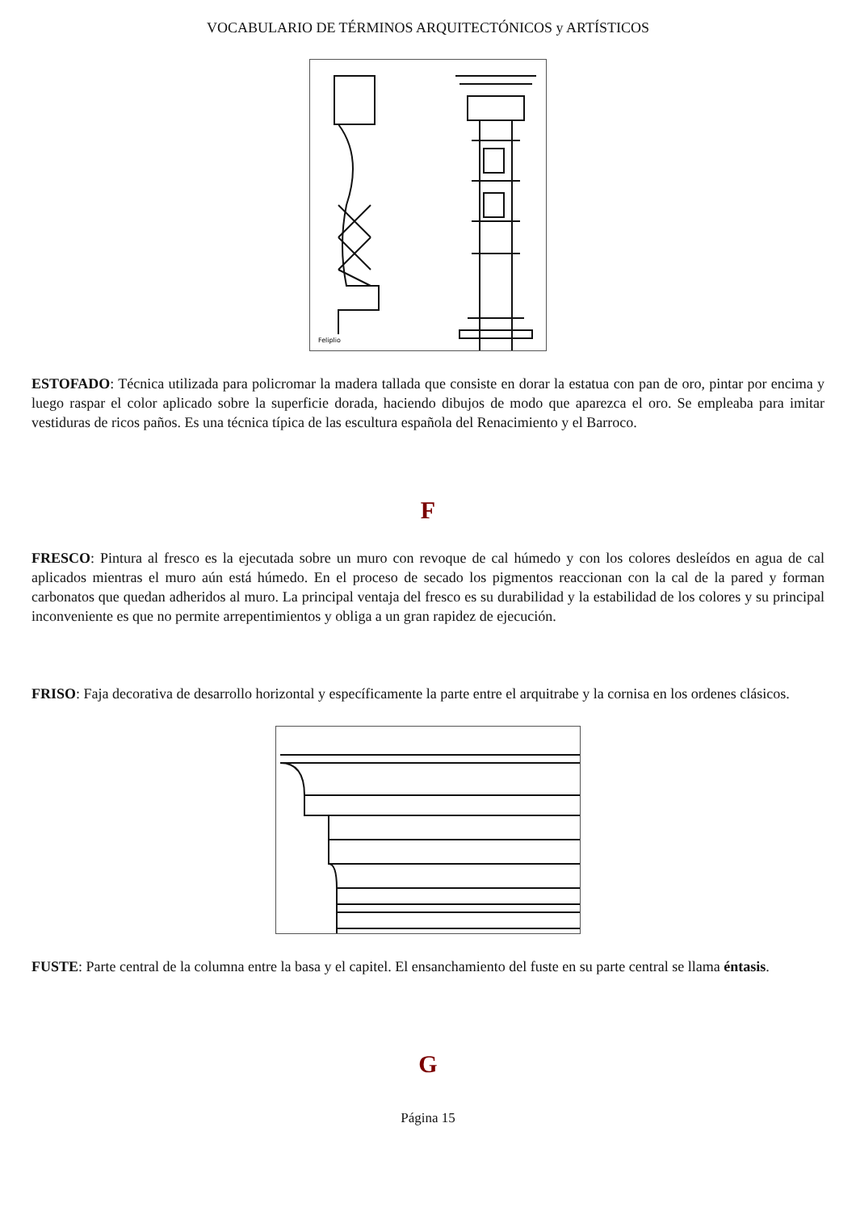VOCABULARIO DE TÉRMINOS ARQUITECTÓNICOS y ARTÍSTICOS
Feliplio
ESTOFADO: Técnica utilizada para policromar la madera tallada que consiste en dorar la estatua con pan de oro, pintar por encima y luego raspar el color aplicado sobre la superficie dorada, haciendo dibujos de modo que aparezca el oro. Se empleaba para imitar vestiduras de ricos paños. Es una técnica típica de las escultura española del Renacimiento y el Barroco.
F
FRESCO: Pintura al fresco es la ejecutada sobre un muro con revoque de cal húmedo y con los colores desleídos en agua de cal aplicados mientras el muro aún está húmedo. En el proceso de secado los pigmentos reaccionan con la cal de la pared y forman carbonatos que quedan adheridos al muro. La principal ventaja del fresco es su durabilidad y la estabilidad de los colores y su principal inconveniente es que no permite arrepentimientos y obliga a un gran rapidez de ejecución.
FRISO: Faja decorativa de desarrollo horizontal y específicamente la parte entre el arquitrabe y la cornisa en los ordenes clásicos.
FUSTE: Parte central de la columna entre la basa y el capitel. El ensanchamiento del fuste en su parte central se llama éntasis.
G
Página 15